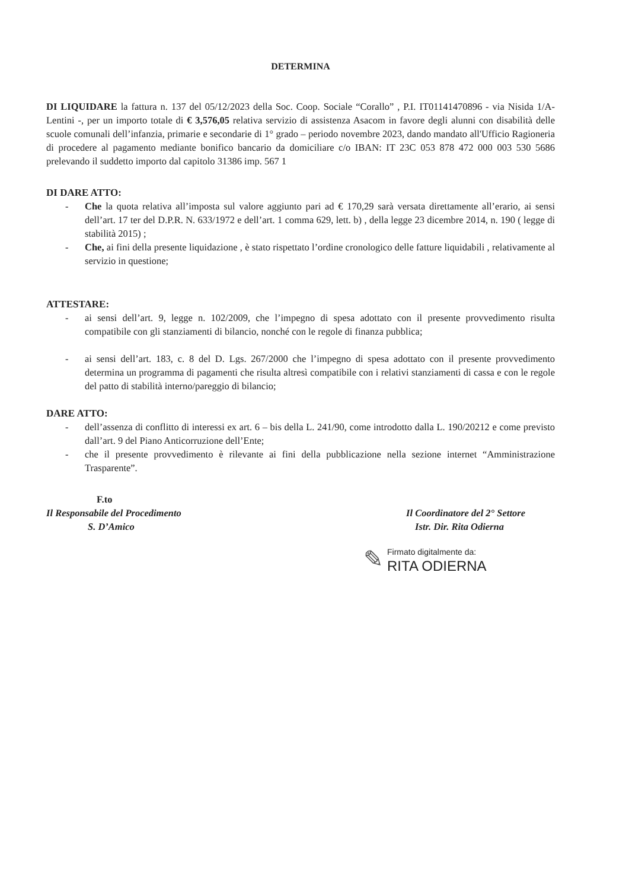DETERMINA
DI LIQUIDARE la fattura n. 137 del 05/12/2023 della Soc. Coop. Sociale “Corallo” , P.I. IT01141470896 - via Nisida 1/A- Lentini -, per un importo totale di € 3,576,05 relativa servizio di assistenza Asacom in favore degli alunni con disabilità delle scuole comunali dell’infanzia, primarie e secondarie di 1° grado – periodo novembre 2023, dando mandato all'Ufficio Ragioneria di procedere al pagamento mediante bonifico bancario da domiciliare c/o IBAN: IT 23C 053 878 472 000 003 530 5686 prelevando il suddetto importo dal capitolo 31386 imp. 567 1
DI DARE ATTO:
- Che la quota relativa all’imposta sul valore aggiunto pari ad € 170,29 sarà versata direttamente all’erario, ai sensi dell’art. 17 ter del D.P.R. N. 633/1972 e dell’art. 1 comma 629, lett. b) , della legge 23 dicembre 2014, n. 190 ( legge di stabilità 2015) ;
- Che, ai fini della presente liquidazione , è stato rispettato l’ordine cronologico delle fatture liquidabili , relativamente al servizio in questione;
ATTESTARE:
- ai sensi dell’art. 9, legge n. 102/2009, che l’impegno di spesa adottato con il presente provvedimento risulta compatibile con gli stanziamenti di bilancio, nonché con le regole di finanza pubblica;
- ai sensi dell’art. 183, c. 8 del D. Lgs. 267/2000 che l’impegno di spesa adottato con il presente provvedimento determina un programma di pagamenti che risulta altresì compatibile con i relativi stanziamenti di cassa e con le regole del patto di stabilità interno/pareggio di bilancio;
DARE ATTO:
- dell’assenza di conflitto di interessi ex art. 6 – bis della L. 241/90, come introdotto dalla L. 190/20212 e come previsto dall’art. 9 del Piano Anticorruzione dell’Ente;
- che il presente provvedimento è rilevante ai fini della pubblicazione nella sezione internet “Amministrazione Trasparente”.
F.to
Il Responsabile del Procedimento
S. D’Amico
Il Coordinatore del 2° Settore
Istr. Dir. Rita Odierna
✎
Firmato digitalmente da:
RITA ODIERNA